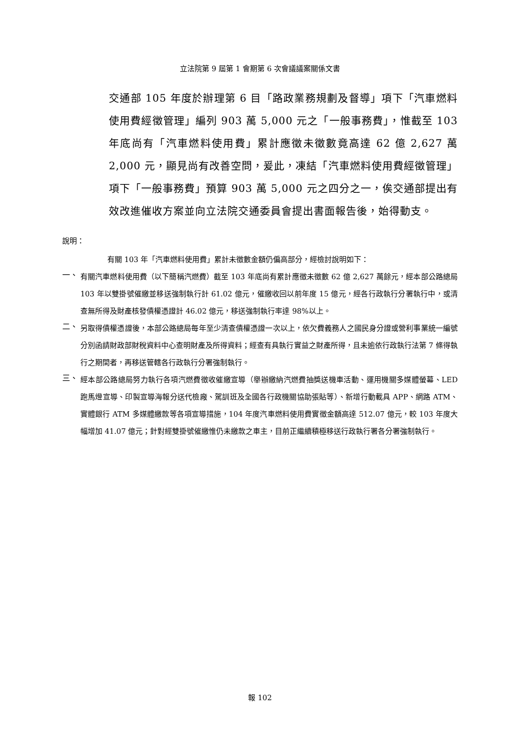立法院第 9 屆第 1 會期第 6 次會議議案關係文書
交通部 105 年度於辦理第 6 目「路政業務規劃及督導」項下「汽車燃料使用費經徵管理」編列 903 萬 5,000 元之「一般事務費」，惟截至 103 年底尚有「汽車燃料使用費」累計應徵未徵數竟高達 62 億 2,627 萬 2,000 元，顯見尚有改善空問，爰此，凍結「汽車燃料使用費經徵管理」項下「一般事務費」預算 903 萬 5,000 元之四分之一，俟交通部提出有效改進催收方案並向立法院交通委員會提出書面報告後，始得動支。
說明：
有關 103 年「汽車燃料使用費」累計未徵數金額仍偏高部分，經檢討說明如下：
一、
有關汽車燃料使用費（以下簡稱汽燃費）截至 103 年底尚有累計應徵未徵數 62 億 2,627 萬餘元，經本部公路總局 103 年以雙掛號催繳並移送強制執行計 61.02 億元，催繳收回以前年度 15 億元，經各行政執行分署執行中，或清查無所得及財產核發債權憑證計 46.02 億元，移送強制執行率達 98%以上。
二、
另取得債權憑證後，本部公路總局每年至少清查債權憑證一次以上，依欠費義務人之國民身分證或營利事業統一編號分別函請財政部財稅資料中心查明財產及所得資料；經查有具執行實益之財產所得，且未逾依行政執行法第 7 條得執行之期間者，再移送管轄各行政執行分署強制執行。
三、
經本部公路總局努力執行各項汽燃費徵收催繳宣導（舉辦繳納汽燃費抽獎送機車活動、運用機關多媒體螢幕、LED 跑馬燈宣導、印製宣導海報分送代檢廠、駕訓班及全國各行政機關協助張貼等）、新增行動載具 APP、網路 ATM、實體銀行 ATM 多媒體繳款等各項宣導措施，104 年度汽車燃料使用費實徵金額高達 512.07 億元，較 103 年度大幅增加 41.07 億元；針對經雙掛號催繳惟仍未繳款之車主，目前正繼續積極移送行政執行署各分署強制執行。
報 102